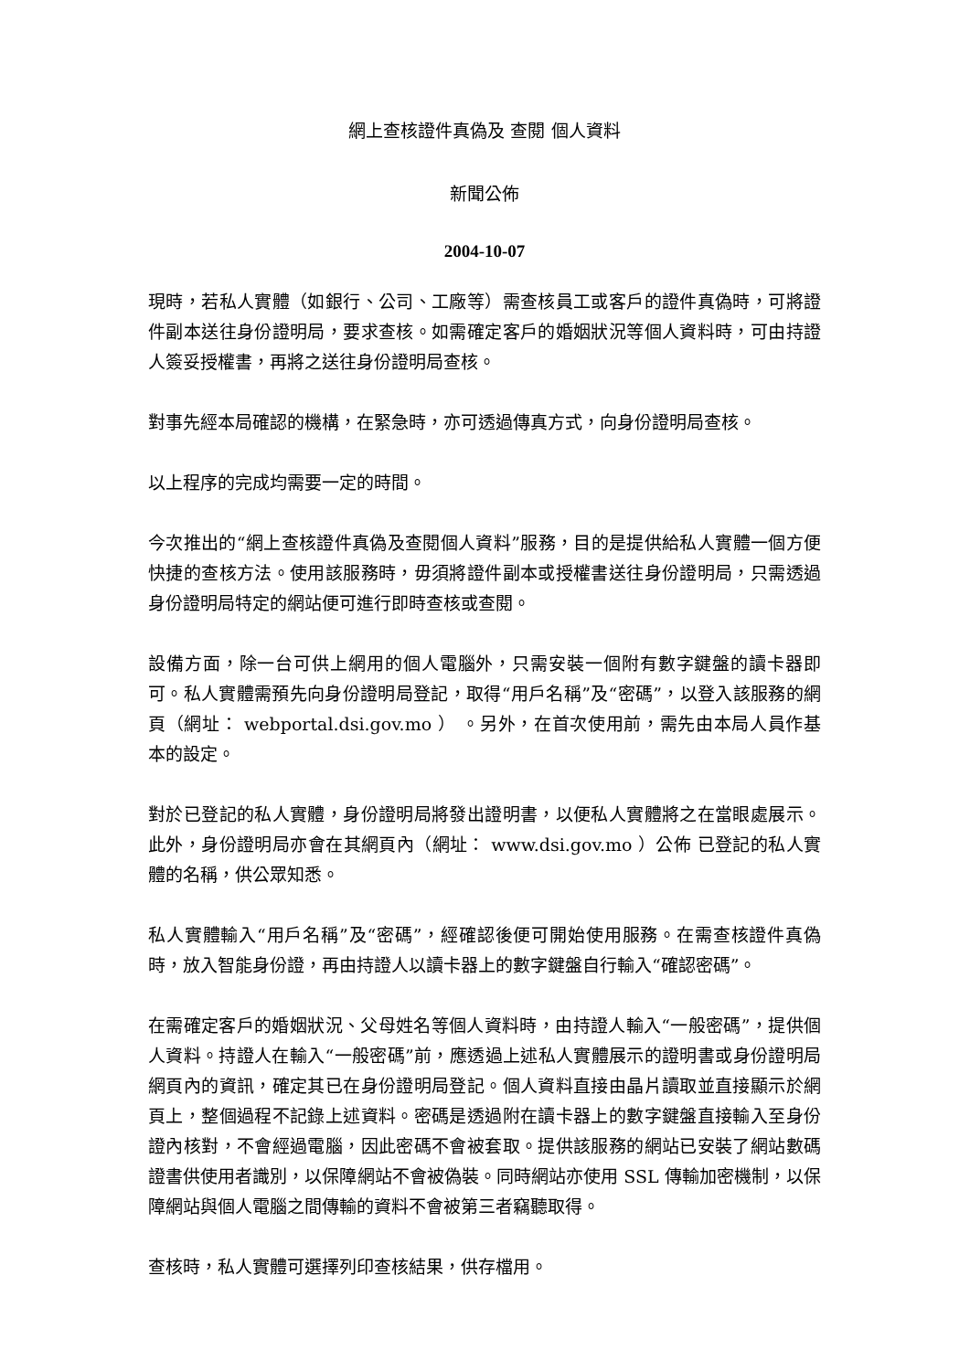網上查核證件真偽及 查閱 個人資料
新聞公佈
2004-10-07
現時，若私人實體（如銀行、公司、工廠等）需查核員工或客戶的證件真偽時，可將證件副本送往身份證明局，要求查核。如需確定客戶的婚姻狀況等個人資料時，可由持證人簽妥授權書，再將之送往身份證明局查核。
對事先經本局確認的機構，在緊急時，亦可透過傳真方式，向身份證明局查核。
以上程序的完成均需要一定的時間。
今次推出的“網上查核證件真偽及查閱個人資料”服務，目的是提供給私人實體一個方便快捷的查核方法。使用該服務時，毋須將證件副本或授權書送往身份證明局，只需透過身份證明局特定的網站便可進行即時查核或查閱。
設備方面，除一台可供上網用的個人電腦外，只需安裝一個附有數字鍵盤的讀卡器即可。私人實體需預先向身份證明局登記，取得“用戶名稱”及“密碼”，以登入該服務的網頁（網址： webportal.dsi.gov.mo ） 。另外，在首次使用前，需先由本局人員作基本的設定。
對於已登記的私人實體，身份證明局將發出證明書，以便私人實體將之在當眼處展示。此外，身份證明局亦會在其網頁內（網址： www.dsi.gov.mo ）公佈 已登記的私人實體的名稱，供公眾知悉。
私人實體輸入“用戶名稱”及“密碼”，經確認後便可開始使用服務。在需查核證件真偽時，放入智能身份證，再由持證人以讀卡器上的數字鍵盤自行輸入“確認密碼”。
在需確定客戶的婚姻狀況、父母姓名等個人資料時，由持證人輸入“一般密碼”，提供個人資料。持證人在輸入“一般密碼”前，應透過上述私人實體展示的證明書或身份證明局網頁內的資訊，確定其已在身份證明局登記。個人資料直接由晶片讀取並直接顯示於網頁上，整個過程不記錄上述資料。密碼是透過附在讀卡器上的數字鍵盤直接輸入至身份證內核對，不會經過電腦，因此密碼不會被套取。提供該服務的網站已安裝了網站數碼證書供使用者識別，以保障網站不會被偽裝。同時網站亦使用 SSL 傳輸加密機制，以保障網站與個人電腦之間傳輸的資料不會被第三者竊聽取得。
查核時，私人實體可選擇列印查核結果，供存檔用。